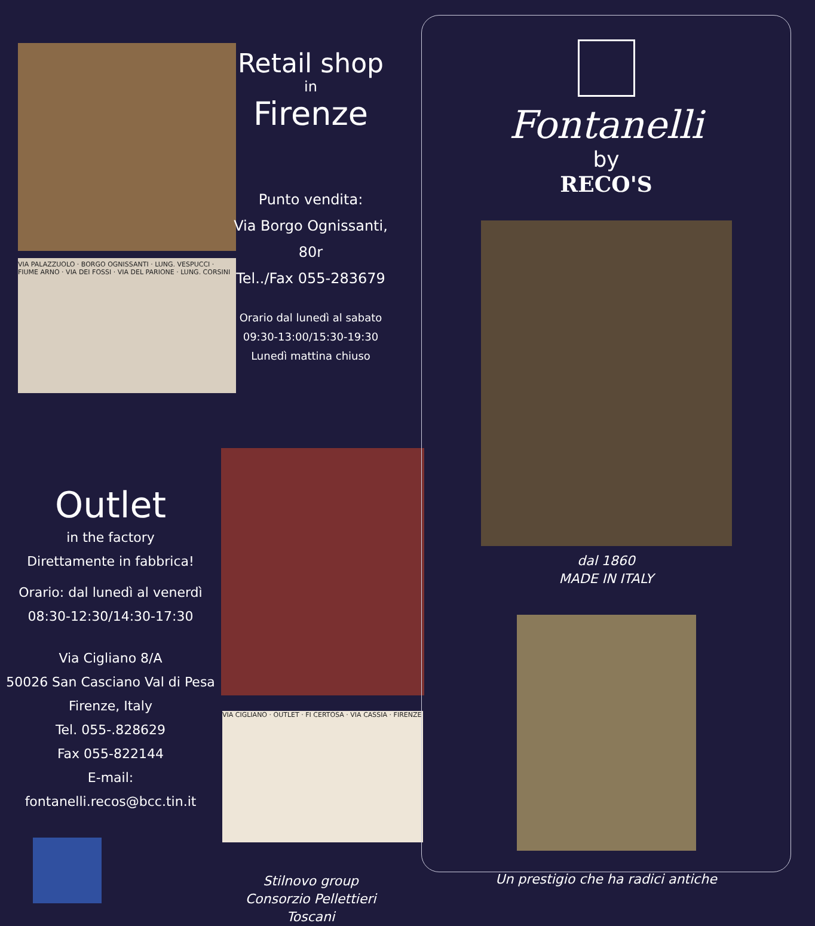VIA PALAZZUOLO · BORGO OGNISSANTI · LUNG. VESPUCCI · FIUME ARNO · VIA DEI FOSSI · VIA DEL PARIONE · LUNG. CORSINI
Retail shop
in
Firenze
Punto vendita:
Via Borgo Ognissanti, 80r
Tel../Fax 055-283679
Orario dal lunedì al sabato
09:30-13:00/15:30-19:30
Lunedì mattina chiuso
Outlet
in the factory
Direttamente in fabbrica!
Orario: dal lunedì al venerdì
08:30-12:30/14:30-17:30
Via Cigliano 8/A
50026 San Casciano Val di Pesa
Firenze, Italy
Tel. 055-.828629
Fax 055-822144
E-mail: fontanelli.recos@bcc.tin.it
VIA CIGLIANO · OUTLET · FI CERTOSA · VIA CASSIA · FIRENZE
Stilnovo group
Consorzio Pellettieri Toscani
Fontanelli
by
RECO'S
dal 1860
MADE IN ITALY
Un prestigio che ha radici antiche